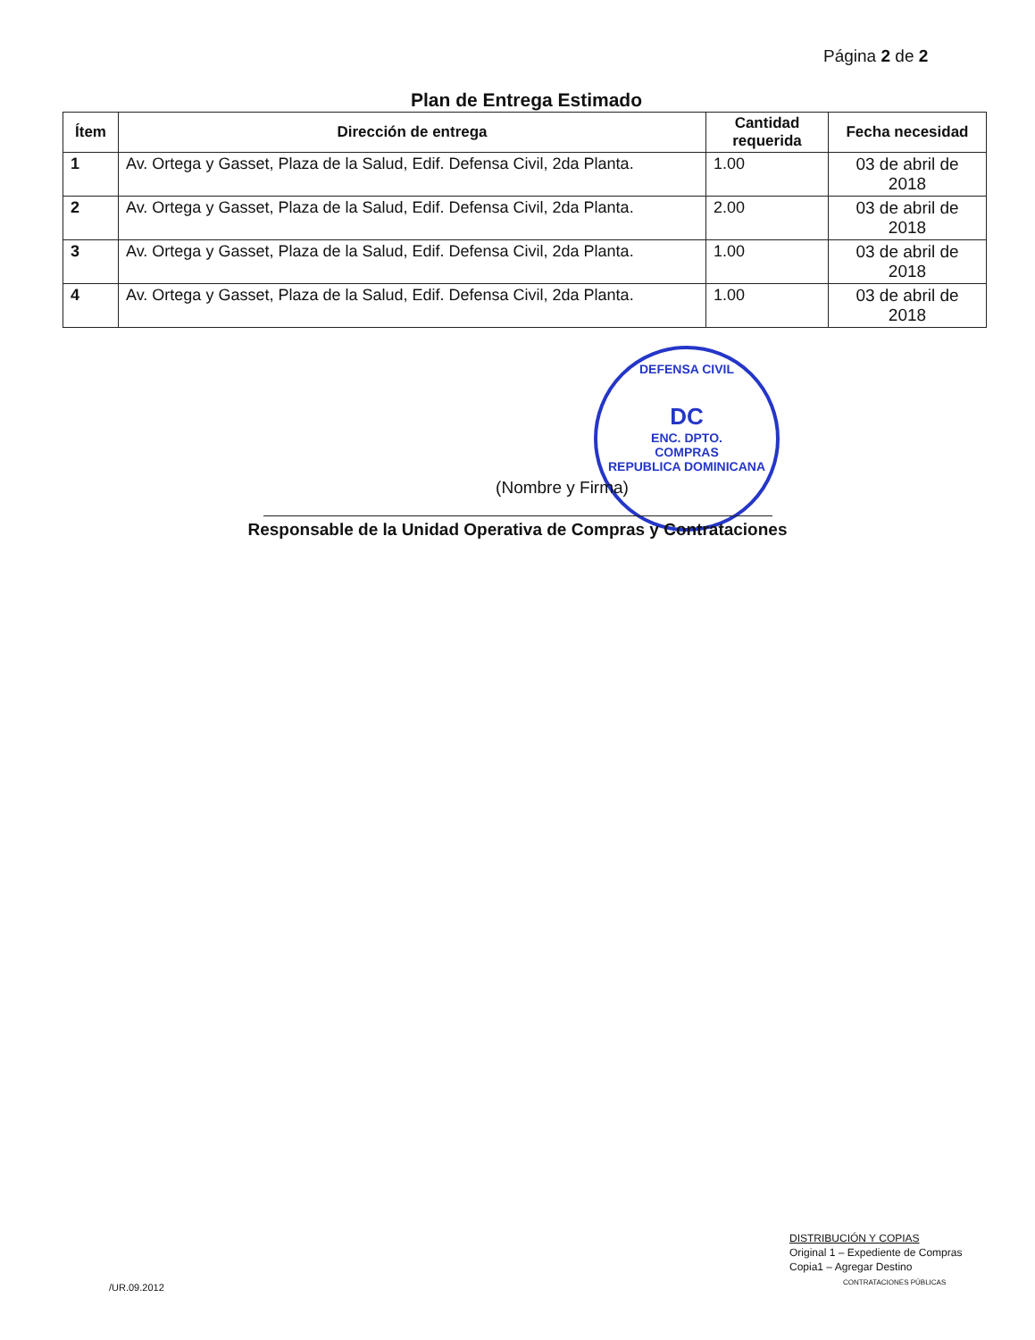Página 2 de 2
Plan de Entrega Estimado
| Ítem | Dirección de entrega | Cantidad requerida | Fecha necesidad |
| --- | --- | --- | --- |
| 1 | Av. Ortega y Gasset, Plaza de la Salud, Edif. Defensa Civil, 2da Planta. | 1.00 | 03 de abril de 2018 |
| 2 | Av. Ortega y Gasset, Plaza de la Salud, Edif. Defensa Civil, 2da Planta. | 2.00 | 03 de abril de 2018 |
| 3 | Av. Ortega y Gasset, Plaza de la Salud, Edif. Defensa Civil, 2da Planta. | 1.00 | 03 de abril de 2018 |
| 4 | Av. Ortega y Gasset, Plaza de la Salud, Edif. Defensa Civil, 2da Planta. | 1.00 | 03 de abril de 2018 |
DEFENSA CIVIL
DC
ENC. DPTO.
COMPRAS
REPUBLICA DOMINICANA
(Nombre y Firma)
Responsable de la Unidad Operativa de Compras y Contrataciones
DISTRIBUCIÓN Y COPIAS
Original 1 – Expediente de Compras
Copia1 – Agregar Destino
CONTRATACIONES PÚBLICAS
/UR.09.2012